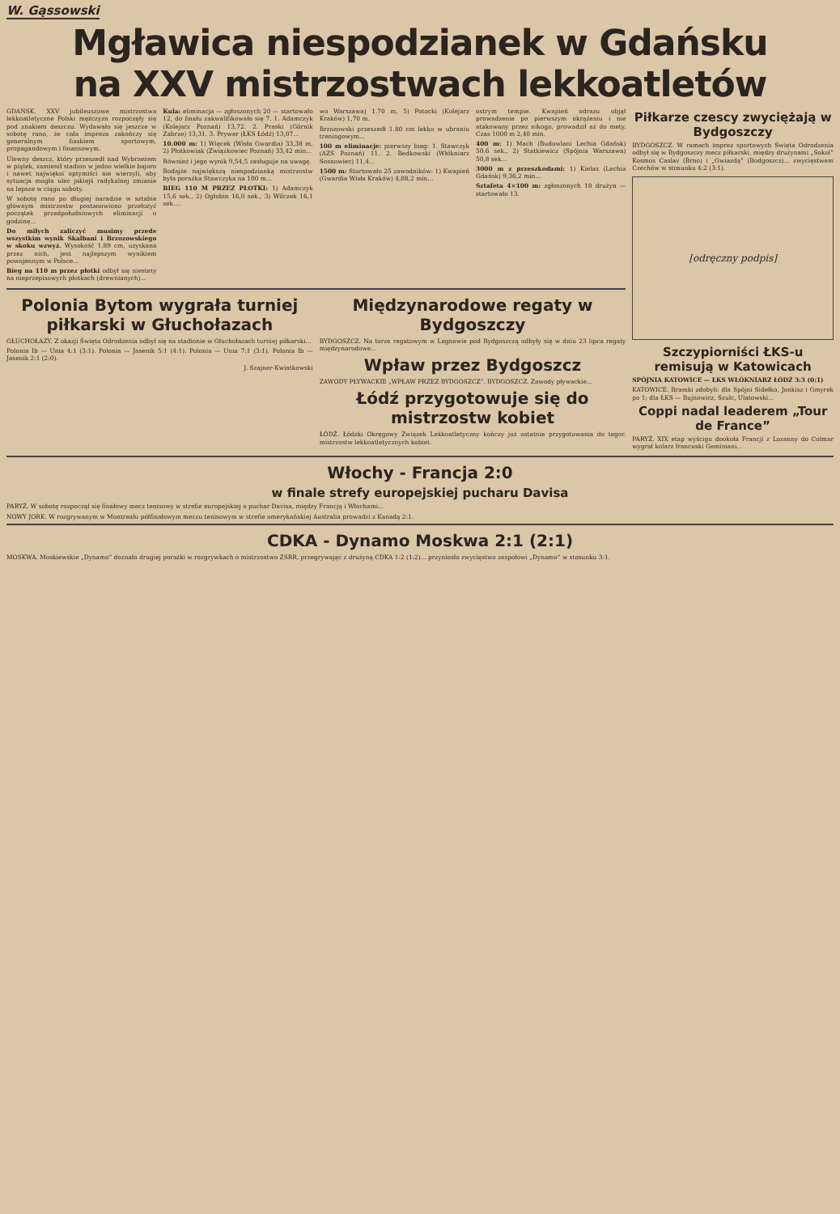W. Gąssowski
Mgławica niespodzianek w Gdańsku
na XXV mistrzostwach lekkoatletów
GDAŃSK. XXV jubileuszowe mistrzostwa lekkoatletyczne Polski mężczyzn rozpoczęły się pod znakiem deszczu. Wydawało się jeszcze w sobotę rano, że cała impreza zakończy się generalnym fiaskiem sportowym, propagandowym i finansowym.
Ulewny deszcz, który przeszedł nad Wybrzeżem w piątek, zamienił stadion w jedno wielkie bajoro i nawet najwięksi optymiści nie wierzyli, aby sytuacja mogła ulec jakiejś radykalnej zmianie na lepsze w ciągu soboty.
W sobotę rano po długiej naradzie w sztabie głównym mistrzostw postanowiono przełożyć początek przedpołudniowych eliminacji o godzinę...
Do miłych zaliczyć musimy przede wszystkim wynik Skalbani i Brzozowskiego w skoku wzwyż. Wysokość 1.89 cm, uzyskana przez nich, jest najlepszym wynikiem powojennym w Polsce...
Bieg na 110 m przez płotki odbył się niestety na nieprzepisowych płotkach (drewnianych)...
Kula: eliminacja — zgłoszonych 20 — startowało 12, do finału zakwalifikowało się 7. 1. Adamczyk (Kolejarz Poznań) 13,72. 2. Praski (Górnik Zabrze) 13,31. 3. Prywer (ŁKS Łódź) 13,07...
10.000 m: 1) Więcek (Wisła Gwardia) 33,38 m, 2) Płotkowiak (Związkowiec Poznań) 33,42 min...
Również i jego wynik 9,54,5 zasługuje na uwagę.
Bodajże największą niespodzianką mistrzostw była porażka Stawczyka na 100 m...
BIEG 110 M PRZEZ PŁOTKI: 1) Adamczyk 15,6 sek., 2) Ogłobin 16,0 sek., 3) Wilczek 16,1 sek....
wo Warszawa) 1.70 m, 5) Potocki (Kolejarz Kraków) 1,70 m.
Brzozowski przeszedł 1.80 cm lekko w ubraniu treningowym...
100 m eliminacje: pierwszy bieg: 1. Stawczyk (AZS Poznań) 11. 2. Bedkowski (Włókniarz Sosnowiec) 11,4...
1500 m: Startowało 25 zawodników: 1) Kwapień (Gwardia Wisła Kraków) 4,08,2 min...
ostrym tempie. Kwapień odrazu objął prowadzenie po pierwszym okrążeniu i nie atakowany przez nikogo, prowadził aż do mety. Czas 1000 m 2,40 min.
400 m: 1) Mach (Budowlani Lechia Gdańsk) 50,6 sek., 2) Statkiewicz (Spójnia Warszawa) 50,8 sek...
3000 m z przeszkodami: 1) Kielas (Lechia Gdańsk) 9,36,2 min...
Sztafeta 4×100 m: zgłoszonych 18 drużyn — startowało 13.
Polonia Bytom wygrała turniej piłkarski w Głuchołazach
GŁUCHOŁAZY. Z okazji Święta Odrodzenia odbył się na stadionie w Głuchołazach turniej piłkarski...
Polonia Ib — Unia 4:1 (3:1). Polonia — Jasenik 5:1 (4:1). Polonia — Unia 7:1 (3:1). Polonia Ib — Jasenik 2:1 (2:0).
J. Szajner-Kwiatkowski
Międzynarodowe regaty w Bydgoszczy
BYDGOSZCZ. Na torze regatowym w Legnowie pod Bydgoszczą odbyły się w dniu 23 lipca regaty międzynarodowe...
Wpław przez Bydgoszcz
ZAWODY PŁYWACKIE „WPŁAW PRZEZ BYDGOSZCZ”. BYDGOSZCZ. Zawody pływackie...
Łódź przygotowuje się do mistrzostw kobiet
ŁÓDŹ. Łódzki Okręgowy Związek Lekkoatletyczny kończy już ostatnie przygotowania do tegor. mistrzostw lekkoatletycznych kobiet.
Piłkarze czescy zwyciężają w Bydgoszczy
BYDGOSZCZ. W ramach imprez sportowych Święta Odrodzenia odbył się w Bydgoszczy mecz piłkarski, między drużynami „Sokol” Kosmos Caslav (Brno) i „Gwiazdą” (Bodgoszcz)... zwycięstwem Czechów w stosunku 4:2 (3:1).
[odręczny podpis]
Szczypiorniści ŁKS-u remisują w Katowicach
SPÓJNIA KATOWICE — ŁKS WŁÓKNIARZ ŁÓDŹ 3:3 (0:1)
KATOWICE. Bramki zdobyli: dla Spójni Sidełko, Jonkisz i Gmyrek po 1; dla ŁKS — Bujnowicz, Szulc, Ulatowski...
Coppi nadal leaderem „Tour de France”
PARYŻ. XIX etap wyścigu dookoła Francji z Lozanny do Colmar wygrał kolarz francuski Geminiani...
Włochy - Francja 2:0
w finale strefy europejskiej pucharu Davisa
PARYŻ. W sobotę rozpoczął się finałowy mecz tenisowy w strefie europejskiej o puchar Davisa, między Francją i Włochami...
NOWY JORK. W rozgrywanym w Montrealu półfinałowym meczu tenisowym w strefie amerykańskiej Australia prowadzi z Kanadą 2:1.
CDKA - Dynamo Moskwa 2:1 (2:1)
MOSKWA. Moskiewskie „Dynamo” doznało drugiej porażki w rozgrywkach o mistrzostwo ZSRR, przegrywając z drużyną CDKA 1:2 (1:2)... przyniosło zwycięstwo zespołowi „Dynamo” w stosunku 3:1.